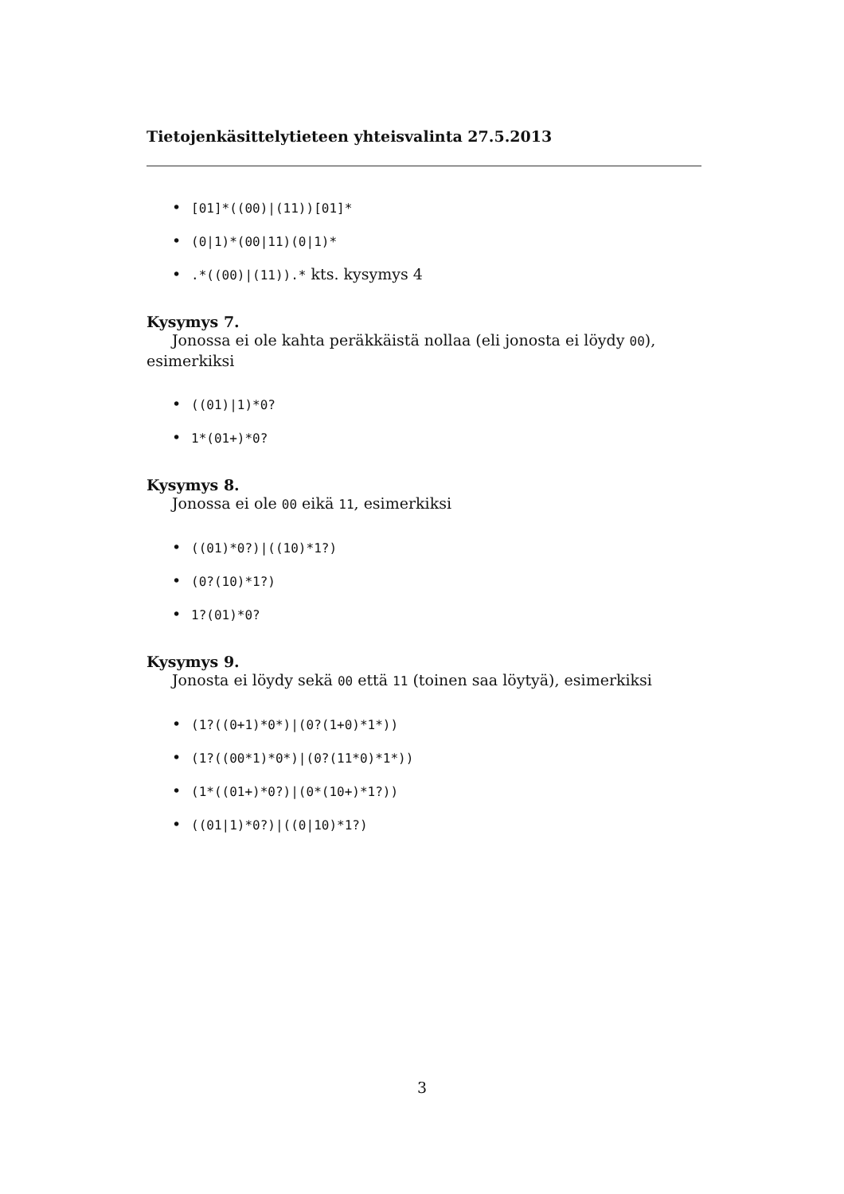Tietojenkäsittelytieteen yhteisvalinta 27.5.2013
• [01]*((00)|(11))[01]*
• (0|1)*(00|11)(0|1)*
•.*((00)|(11)).* kts. kysymys 4
Kysymys 7.
Jonossa ei ole kahta peräkkäistä nollaa (eli jonosta ei löydy 00), esimerkiksi
• ((01)|1)*0?
• 1*(01+)*0?
Kysymys 8.
Jonossa ei ole 00 eikä 11, esimerkiksi
• ((01)*0?)|((10)*1?)
• (0?(10)*1?)
• 1?(01)*0?
Kysymys 9.
Jonosta ei löydy sekä 00 että 11 (toinen saa löytyä), esimerkiksi
• (1?((0+1)*0*)|(0?(1+0)*1*))
• (1?((00*1)*0*)|(0?(11*0)*1*))
• (1*((01+)*0?)|(0*(10+)*1?))
• ((01|1)*0?)|((0|10)*1?)
3